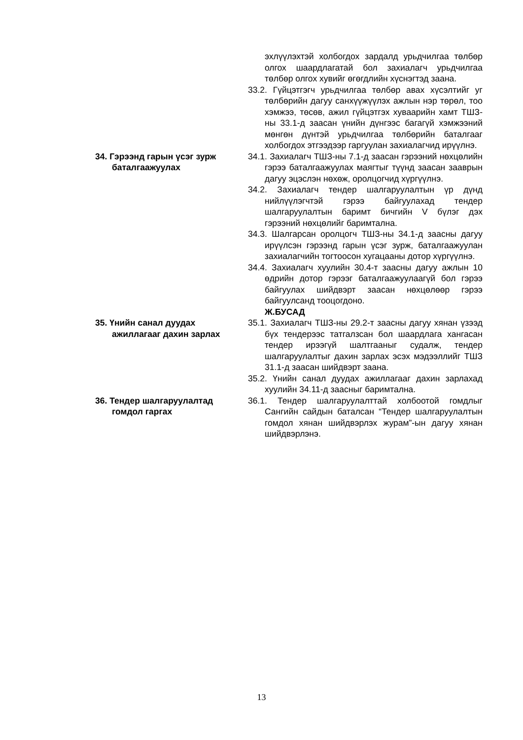эхлүүлэхтэй холбогдох зардалд урьдчилгаа төлбөр олгох шаардлагатай бол захиалагч урьдчилгаа төлбөр олгох хувийг өгөгдлийн хүснэгтэд заана.
33.2. Гүйцэтгэгч урьдчилгаа төлбөр авах хүсэлтийг уг төлбөрийн дагуу санхүүжүүлэх ажлын нэр төрөл, тоо хэмжээ, төсөв, ажил гүйцэтгэх хуваарийн хамт ТШЗ-ны 33.1-д заасан үнийн дүнгээс багагүй хэмжээний мөнгөн дүнтэй урьдчилгаа төлбөрийн баталгааг холбогдох этгээдээр гаргуулан захиалагчид ирүүлнэ.
34. Гэрээнд гарын үсэг зурж баталгаажуулах
34.1. Захиалагч ТШЗ-ны 7.1-д заасан гэрээний нөхцөлийн гэрээ баталгаажуулах маягтыг түүнд заасан зааврын дагуу эцэслэн нөхөж, оролцогчид хүргүүлнэ.
34.2. Захиалагч тендер шалгаруулалтын үр дүнд нийлүүлэгчтэй гэрээ байгуулахад тендер шалгаруулалтын баримт бичгийн V бүлэг дэх гэрээний нөхцөлийг баримтална.
34.3. Шалгарсан оролцогч ТШЗ-ны 34.1-д заасны дагуу ирүүлсэн гэрээнд гарын үсэг зурж, баталгаажуулан захиалагчийн тогтоосон хугацааны дотор хүргүүлнэ.
34.4. Захиалагч хуулийн 30.4-т заасны дагуу ажлын 10 өдрийн дотор гэрээг баталгаажуулаагүй бол гэрээ байгуулах шийдвэрт заасан нөхцөлөөр гэрээ байгуулсанд тооцогдоно.
Ж.БУСАД
35. Үнийн санал дуудах ажиллагааг дахин зарлах
35.1. Захиалагч ТШЗ-ны 29.2-т заасны дагуу хянан үзээд бүх тендерээс татгалзсан бол шаардлага хангасан тендер ирээгүй шалтгааныг судалж, тендер шалгаруулалтыг дахин зарлах эсэх мэдээллийг ТШЗ 31.1-д заасан шийдвэрт заана.
35.2. Үнийн санал дуудах ажиллагааг дахин зарлахад хуулийн 34.11-д заасныг баримтална.
36. Тендер шалгаруулалтад гомдол гаргах
36.1. Тендер шалгаруулалттай холбоотой гомдлыг Сангийн сайдын баталсан “Тендер шалгаруулалтын гомдол хянан шийдвэрлэх журам”-ын дагуу хянан шийдвэрлэнэ.
13